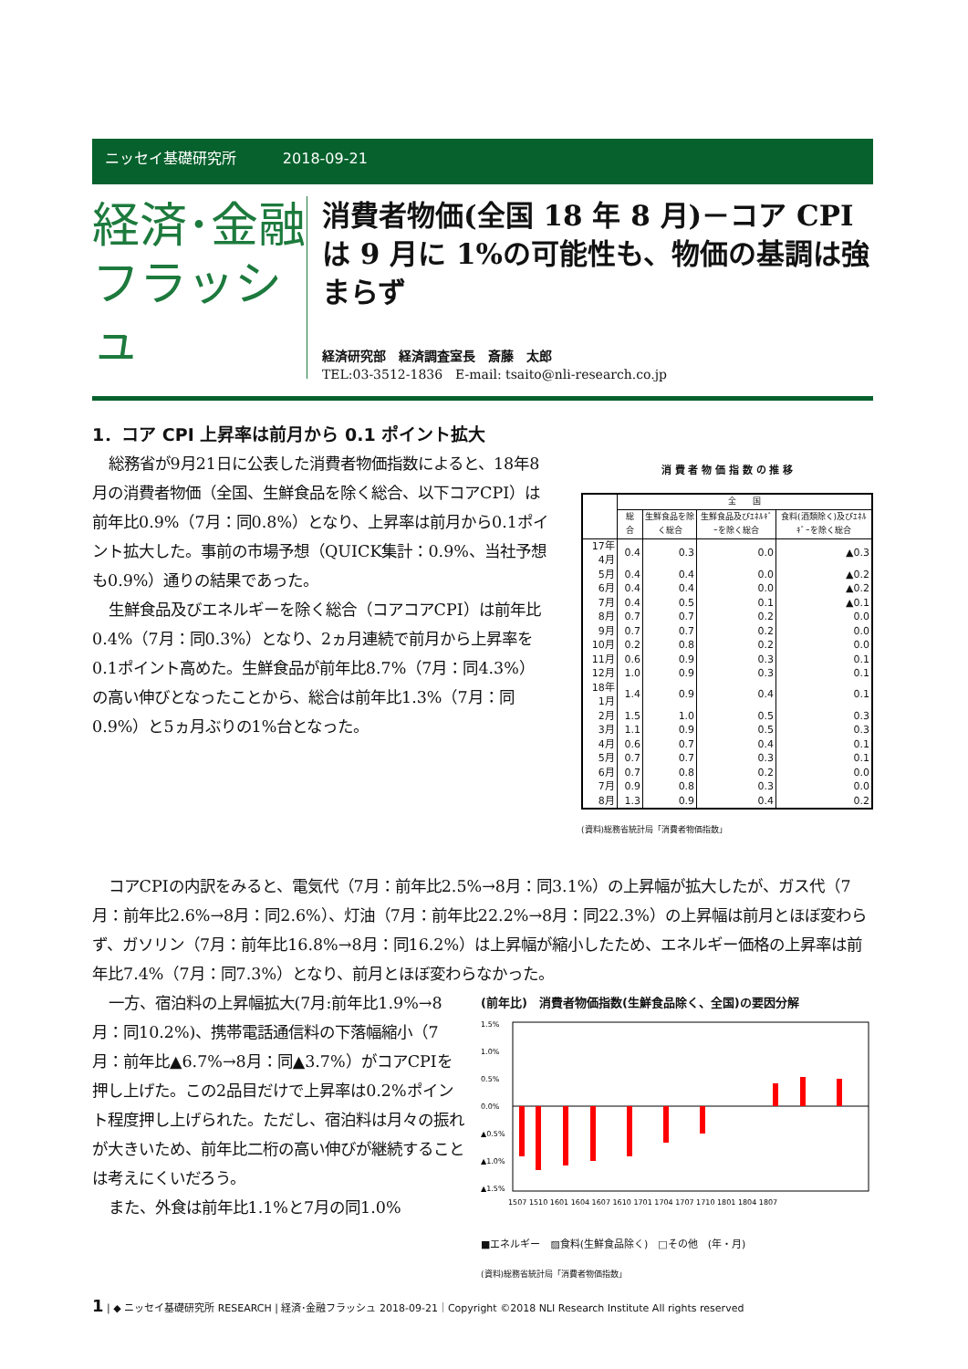ニッセイ基礎研究所 2018-09-21
経済･金融
フラッシュ
消費者物価(全国 18 年 8 月)－コア CPI は 9 月に 1%の可能性も、物価の基調は強まらず
経済研究部　経済調査室長　斎藤　太郎
TEL:03-3512-1836　E-mail: tsaito@nli-research.co.jp
1．コア CPI 上昇率は前月から 0.1 ポイント拡大
総務省が9月21日に公表した消費者物価指数によると、18年8月の消費者物価（全国、生鮮食品を除く総合、以下コアCPI）は前年比0.9%（7月：同0.8%）となり、上昇率は前月から0.1ポイント拡大した。事前の市場予想（QUICK集計：0.9%、当社予想も0.9%）通りの結果であった。
生鮮食品及びエネルギーを除く総合（コアコアCPI）は前年比0.4%（7月：同0.3%）となり、2ヵ月連続で前月から上昇率を0.1ポイント高めた。生鮮食品が前年比8.7%（7月：同4.3%）の高い伸びとなったことから、総合は前年比1.3%（7月：同0.9%）と5ヵ月ぶりの1%台となった。
消 費 者 物 価 指 数 の 推 移
| | 全 国 | | | |
| --- | --- | --- | --- | --- |
| | 総 合 | 生鮮食品を除く総合 | 生鮮食品及びｴﾈﾙｷﾞｰを除く総合 | 食料(酒類除く)及びｴﾈﾙｷﾞｰを除く総合 |
| 17年 4月 | 0.4 | 0.3 | 0.0 | ▲0.3 |
| 5月 | 0.4 | 0.4 | 0.0 | ▲0.2 |
| 6月 | 0.4 | 0.4 | 0.0 | ▲0.2 |
| 7月 | 0.4 | 0.5 | 0.1 | ▲0.1 |
| 8月 | 0.7 | 0.7 | 0.2 | 0.0 |
| 9月 | 0.7 | 0.7 | 0.2 | 0.0 |
| 10月 | 0.2 | 0.8 | 0.2 | 0.0 |
| 11月 | 0.6 | 0.9 | 0.3 | 0.1 |
| 12月 | 1.0 | 0.9 | 0.3 | 0.1 |
| 18年 1月 | 1.4 | 0.9 | 0.4 | 0.1 |
| 2月 | 1.5 | 1.0 | 0.5 | 0.3 |
| 3月 | 1.1 | 0.9 | 0.5 | 0.3 |
| 4月 | 0.6 | 0.7 | 0.4 | 0.1 |
| 5月 | 0.7 | 0.7 | 0.3 | 0.1 |
| 6月 | 0.7 | 0.8 | 0.2 | 0.0 |
| 7月 | 0.9 | 0.8 | 0.3 | 0.0 |
| 8月 | 1.3 | 0.9 | 0.4 | 0.2 |
(資料)総務省統計局「消費者物価指数」
コアCPIの内訳をみると、電気代（7月：前年比2.5%→8月：同3.1%）の上昇幅が拡大したが、ガス代（7月：前年比2.6%→8月：同2.6%）、灯油（7月：前年比22.2%→8月：同22.3%）の上昇幅は前月とほぼ変わらず、ガソリン（7月：前年比16.8%→8月：同16.2%）は上昇幅が縮小したため、エネルギー価格の上昇率は前年比7.4%（7月：同7.3%）となり、前月とほぼ変わらなかった。
一方、宿泊料の上昇幅拡大(7月:前年比1.9%→8月：同10.2%)、携帯電話通信料の下落幅縮小（7月：前年比▲6.7%→8月：同▲3.7%）がコアCPIを押し上げた。この2品目だけで上昇率は0.2%ポイント程度押し上げられた。ただし、宿泊料は月々の振れが大きいため、前年比二桁の高い伸びが継続することは考えにくいだろう。
また、外食は前年比1.1%と7月の同1.0%
(前年比)　消費者物価指数(生鮮食品除く、全国)の要因分解
1.5%
1.0%
0.5%
0.0%
▲0.5%
▲1.0%
▲1.5%
1507 1510 1601 1604 1607 1610 1701 1704 1707 1710 1801 1804 1807
■エネルギー　▨食料(生鮮食品除く)　□その他　(年・月)
(資料)総務省統計局「消費者物価指数」
1 | ◆ ニッセイ基礎研究所 RESEARCH | 経済･金融フラッシュ 2018-09-21｜Copyright ©2018 NLI Research Institute All rights reserved